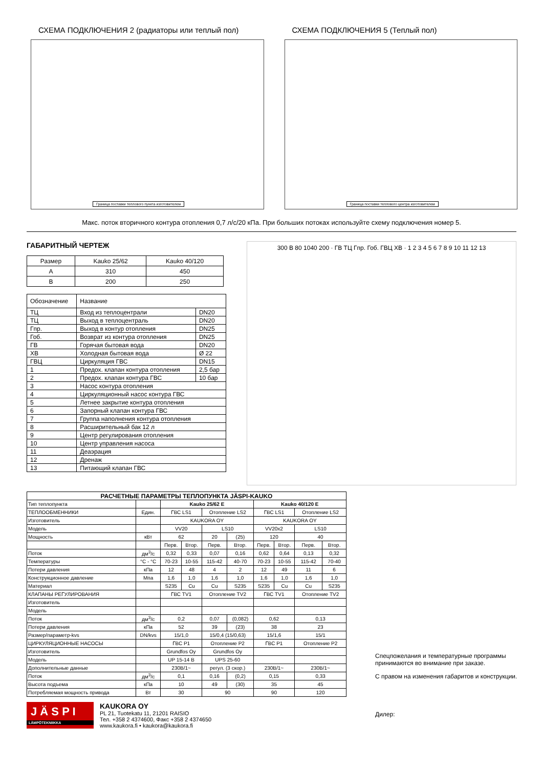СХЕМА ПОДКЛЮЧЕНИЯ 2 (радиаторы или теплый пол)
Граница поставки теплового пункта изготовителем
СХЕМА ПОДКЛЮЧЕНИЯ 5 (Теплый пол)
Граница поставки теплового центра изготовителем
Макс. поток вторичного контура отопления 0,7 л/с/20 кПа. При больших потоках используйте схему подключения номер 5.
ГАБАРИТНЫЙ ЧЕРТЕЖ
| Размер | Kauko 25/62 | Kauko 40/120 |
| A | 310 | 450 |
| B | 200 | 250 |
| Обозначение | Название | |
| ТЦ | Вход из теплоцентрали | DN20 |
| ТЦ | Выход в теплоцентраль | DN20 |
| Гпр. | Выход в контур отопления | DN25 |
| Гоб. | Возврат из контура отопления | DN25 |
| ГВ | Горячая бытовая вода | DN20 |
| ХВ | Холодная бытовая вода | Ø 22 |
| ГВЦ | Циркуляция ГВС | DN15 |
| 1 | Предох. клапан контура отопления | 2,5 бар |
| 2 | Предох. клапан контура ГВС | 10 бар |
| 3 | Насос контура отопления | |
| 4 | Циркуляционный насос контура ГВС | |
| 5 | Летнее закрытие контура отопления | |
| 6 | Запорный клапан контура ГВС | |
| 7 | Группа наполнения контура отопления | |
| 8 | Расширительный бак 12 л | |
| 9 | Центр регулирования отопления | |
| 10 | Центр управления насоса | |
| 11 | Деаэрация | |
| 12 | Дренаж | |
| 13 | Питающий клапан ГВС | |
300 B 80 1040 200 · ГВ ТЦ Гпр. Гоб. ГВЦ ХВ · 1 2 3 4 5 6 7 8 9 10 11 12 13
| РАСЧЕТНЫЕ ПАРАМЕТРЫ ТЕПЛОПУНКТА JÄSPI-KAUKO | | | | | | | | | |
| --- | --- | --- | --- | --- | --- | --- | --- | --- | --- |
| Тип теплопункта | | Kauko 25/62 E | | | | Kauko 40/120 E | | | |
| ТЕПЛООБМЕННИКИ | Един. | ГВС LS1 | | Отопление LS2 | | ГВС LS1 | | Отопление LS2 | |
| Изготовитель | | KAUKORA OY | | | | KAUKORA OY | | | |
| Модель | | VV20 | | LS10 | | VV20x2 | | LS10 | |
| Мощность | кВт | 62 | | 20 | (25) | 120 | | 40 | |
| | | Перв. | Втор. | Перв. | Втор. | Перв. | Втор. | Перв. | Втор. |
| Поток | дм<sup>3</sup>/с | 0,32 | 0,33 | 0,07 | 0,16 | 0,62 | 0,64 | 0,13 | 0,32 |
| Температуры | °C - °C | 70-23 | 10-55 | 115-42 | 40-70 | 70-23 | 10-55 | 115-42 | 70-40 |
| Потери давления | кПа | 12 | 48 | 4 | 2 | 12 | 49 | 11 | 6 |
| Конструкционное давление | Мпа | 1,6 | 1,0 | 1,6 | 1,0 | 1,6 | 1,0 | 1,6 | 1,0 |
| Материал | | S235 | Cu | Cu | S235 | S235 | Cu | Cu | S235 |
| КЛАПАНЫ РЕГУЛИРОВАНИЯ | | ГВС TV1 | | Отопление TV2 | | ГВС TV1 | | Отопление TV2 | |
| Изготовитель | | | | | | | | | |
| Модель | | | | | | | | | |
| Поток | дм<sup>3</sup>/с | 0,2 | | 0,07 | (0,082) | 0,62 | | 0,13 | |
| Потери давления | кПа | 52 | | 39 | (23) | 38 | | 23 | |
| Размер/параметр-kvs | DN/kvs | 15/1,0 | | 15/0,4 (15/0,63) | | 15/1,6 | | 15/1 | |
| ЦИРКУЛЯЦИОННЫЕ НАСОСЫ | | ГВС P1 | | Отопление P2 | | ГВС P1 | | Отопление P2 | |
| Изготовитель | | Grundfos Oy | | Grundfos Oy | | | | | |
| Модель | | UP 15-14 B | | UPS 25-60 | | | | | |
| Дополнительные данные | | 230В/1~ | | регул. (3 скор.) | | 230В/1~ | | 230В/1~ | |
| Поток | дм<sup>3</sup>/с | 0,1 | | 0,16 | (0,2) | 0,15 | | 0,33 | |
| Высота подъема | кПа | 10 | | 49 | (30) | 35 | | 45 | |
| Потребляемая мощность привода | Вт | 30 | | 90 | | 90 | | 120 | |
Спецпожелания и температурные программы принимаются во внимание при заказе.
С правом на изменения габаритов и конструкции.
Дилер:
J Ä S P I
LÄMPÖTEKNIIKKA
KAUKORA OY
PL 21, Tuotekatu 11, 21201 RAISIO
Тел. +358 2 4374600, Факс +358 2 4374650
www.kaukora.fi • kaukora@kaukora.fi